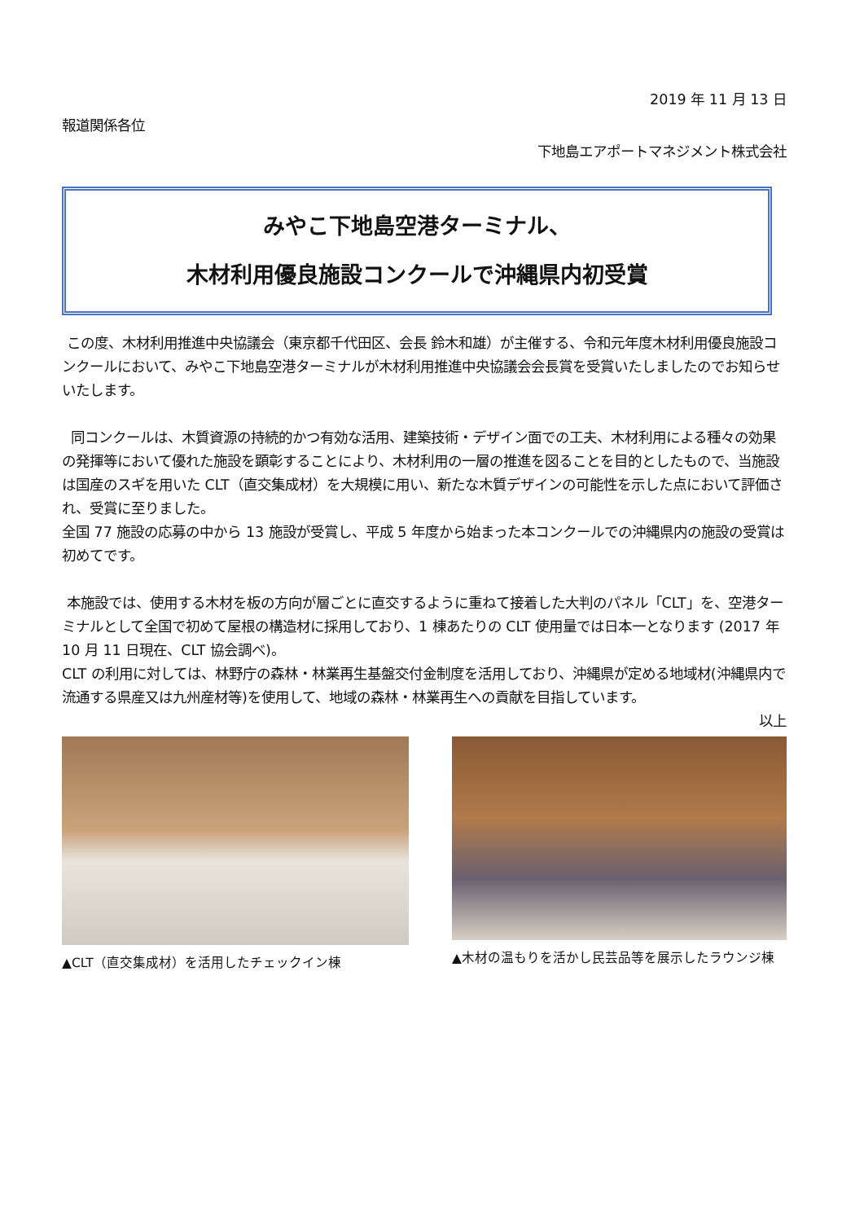2019 年 11 月 13 日
報道関係各位
下地島エアポートマネジメント株式会社
みやこ下地島空港ターミナル、
木材利用優良施設コンクールで沖縄県内初受賞
この度、木材利用推進中央協議会（東京都千代田区、会長 鈴木和雄）が主催する、令和元年度木材利用優良施設コンクールにおいて、みやこ下地島空港ターミナルが木材利用推進中央協議会会長賞を受賞いたしましたのでお知らせいたします。
同コンクールは、木質資源の持続的かつ有効な活用、建築技術・デザイン面での工夫、木材利用による種々の効果の発揮等において優れた施設を顕彰することにより、木材利用の一層の推進を図ることを目的としたもので、当施設は国産のスギを用いた CLT（直交集成材）を大規模に用い、新たな木質デザインの可能性を示した点において評価され、受賞に至りました。
全国 77 施設の応募の中から 13 施設が受賞し、平成 5 年度から始まった本コンクールでの沖縄県内の施設の受賞は初めてです。
本施設では、使用する木材を板の方向が層ごとに直交するように重ねて接着した大判のパネル「CLT」を、空港ターミナルとして全国で初めて屋根の構造材に採用しており、1 棟あたりの CLT 使用量では日本一となります (2017 年 10 月 11 日現在、CLT 協会調べ)。
CLT の利用に対しては、林野庁の森林・林業再生基盤交付金制度を活用しており、沖縄県が定める地域材(沖縄県内で流通する県産又は九州産材等)を使用して、地域の森林・林業再生への貢献を目指しています。
以上
▲CLT（直交集成材）を活用したチェックイン棟
▲木材の温もりを活かし民芸品等を展示したラウンジ棟